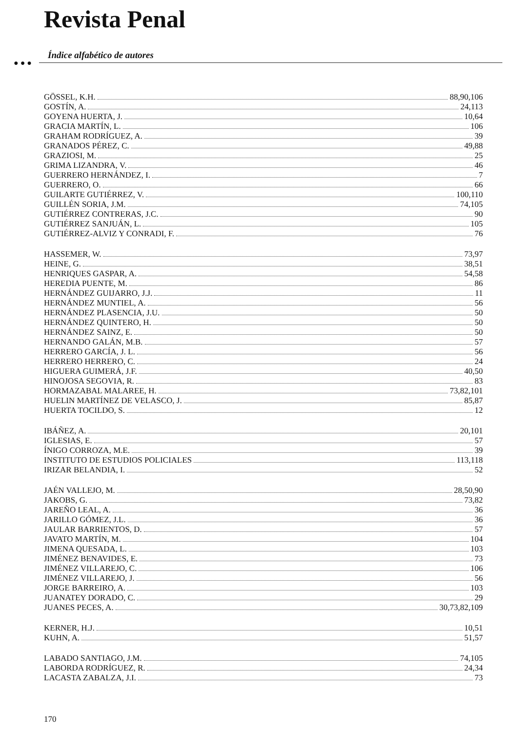Revista Penal
Índice alfabético de autores
● ● ●
GÖSSEL, K.H. 88,90,106
GOSTÍN, A. 24,113
GOYENA HUERTA, J. 10,64
GRACIA MARTÍN, L. 106
GRAHAM RODRÍGUEZ, A. 39
GRANADOS PÉREZ, C. 49,88
GRAZIOSI, M. 25
GRIMA LIZANDRA, V. 46
GUERRERO HERNÁNDEZ, I. 7
GUERRERO, O. 66
GUILARTE GUTIÉRREZ, V. 100,110
GUILLÉN SORIA, J.M. 74,105
GUTIÉRREZ CONTRERAS, J.C. 90
GUTIÉRREZ SANJUÁN, L. 105
GUTIÉRREZ-ALVIZ Y CONRADI, F. 76
HASSEMER, W. 73,97
HEINE, G. 38,51
HENRIQUES GASPAR, A. 54,58
HEREDIA PUENTE, M. 86
HERNÁNDEZ GUIJARRO, J.J. 11
HERNÁNDEZ MUNTIEL, A. 56
HERNÁNDEZ PLASENCIA, J.U. 50
HERNÁNDEZ QUINTERO, H. 50
HERNÁNDEZ SAINZ, E. 50
HERNANDO GALÁN, M.B. 57
HERRERO GARCÍA, J. L. 56
HERRERO HERRERO, C. 24
HIGUERA GUIMERÁ, J.F. 40,50
HINOJOSA SEGOVIA, R. 83
HORMAZABAL MALAREE, H. 73,82,101
HUELIN MARTÍNEZ DE VELASCO, J. 85,87
HUERTA TOCILDO, S. 12
IBÁÑEZ, A. 20,101
IGLESIAS, E. 57
ÍNIGO CORROZA, M.E. 39
INSTITUTO DE ESTUDIOS POLICIALES 113,118
IRIZAR BELANDIA, I. 52
JAÉN VALLEJO, M. 28,50,90
JAKOBS, G. 73,82
JAREÑO LEAL, A. 36
JARILLO GÓMEZ, J.L. 36
JAULAR BARRIENTOS, D. 57
JAVATO MARTÍN, M. 104
JIMENA QUESADA, L. 103
JIMÉNEZ BENAVIDES, E. 73
JIMÉNEZ VILLAREJO, C. 106
JIMÉNEZ VILLAREJO, J. 56
JORGE BARREIRO, A. 103
JUANATEY DORADO, C. 29
JUANES PECES, A. 30,73,82,109
KERNER, H.J. 10,51
KUHN, A. 51,57
LABADO SANTIAGO, J.M. 74,105
LABORDA RODRÍGUEZ, R. 24,34
LACASTA ZABALZA, J.I. 73
170